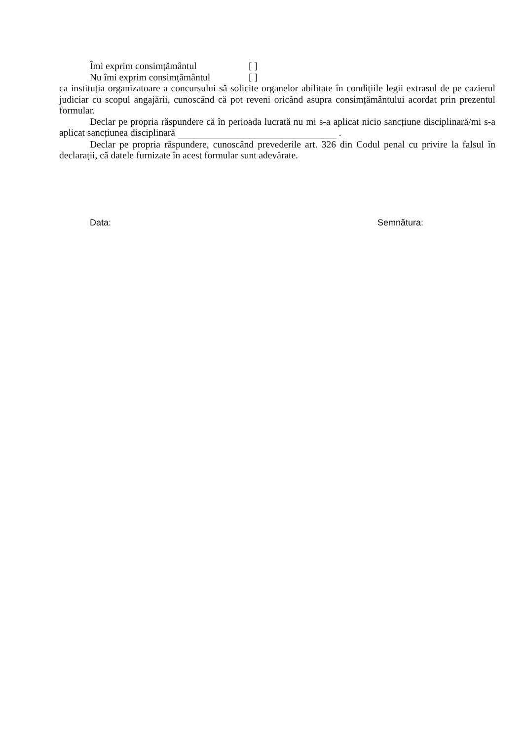Îmi exprim consimțământul [ ]
Nu îmi exprim consimțământul [ ]
ca instituția organizatoare a concursului să solicite organelor abilitate în condițiile legii extrasul de pe cazierul judiciar cu scopul angajării, cunoscând că pot reveni oricând asupra consimțământului acordat prin prezentul formular.
Declar pe propria răspundere că în perioada lucrată nu mi s-a aplicat nicio sancțiune disciplinară/mi s-a aplicat sancțiunea disciplinară .
Declar pe propria răspundere, cunoscând prevederile art. 326 din Codul penal cu privire la falsul în declarații, că datele furnizate în acest formular sunt adevărate.
Data: Semnătura: